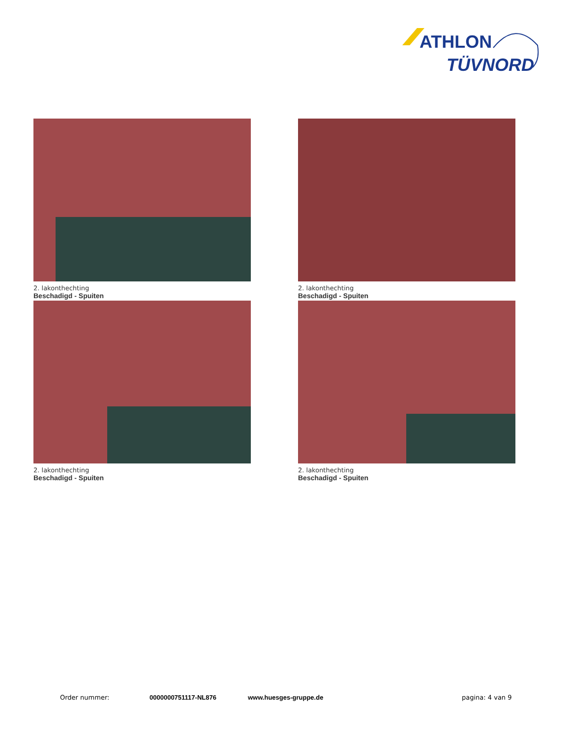ATHLON
TÜVNORD
2. lakonthechting
Beschadigd - Spuiten
2. lakonthechting
Beschadigd - Spuiten
2. lakonthechting
Beschadigd - Spuiten
2. lakonthechting
Beschadigd - Spuiten
Order nummer: 0000000751117-NL876 www.huesges-gruppe.de pagina: 4 van 9